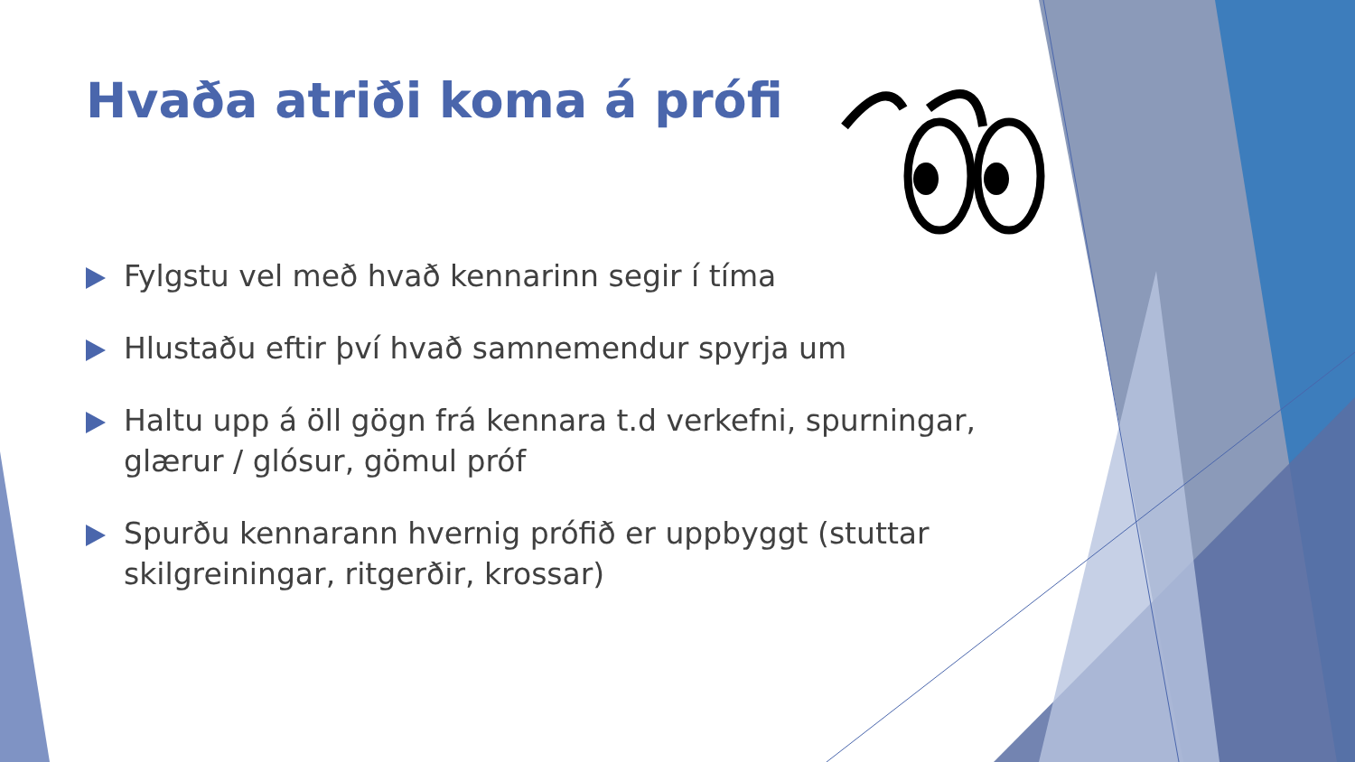Hvaða atriði koma á prófi
Fylgstu vel með hvað kennarinn segir í tíma
Hlustaðu eftir því hvað samnemendur spyrja um
Haltu upp á öll gögn frá kennara t.d verkefni, spurningar, glærur / glósur, gömul próf
Spurðu kennarann hvernig prófið er uppbyggt (stuttar skilgreiningar, ritgerðir, krossar)